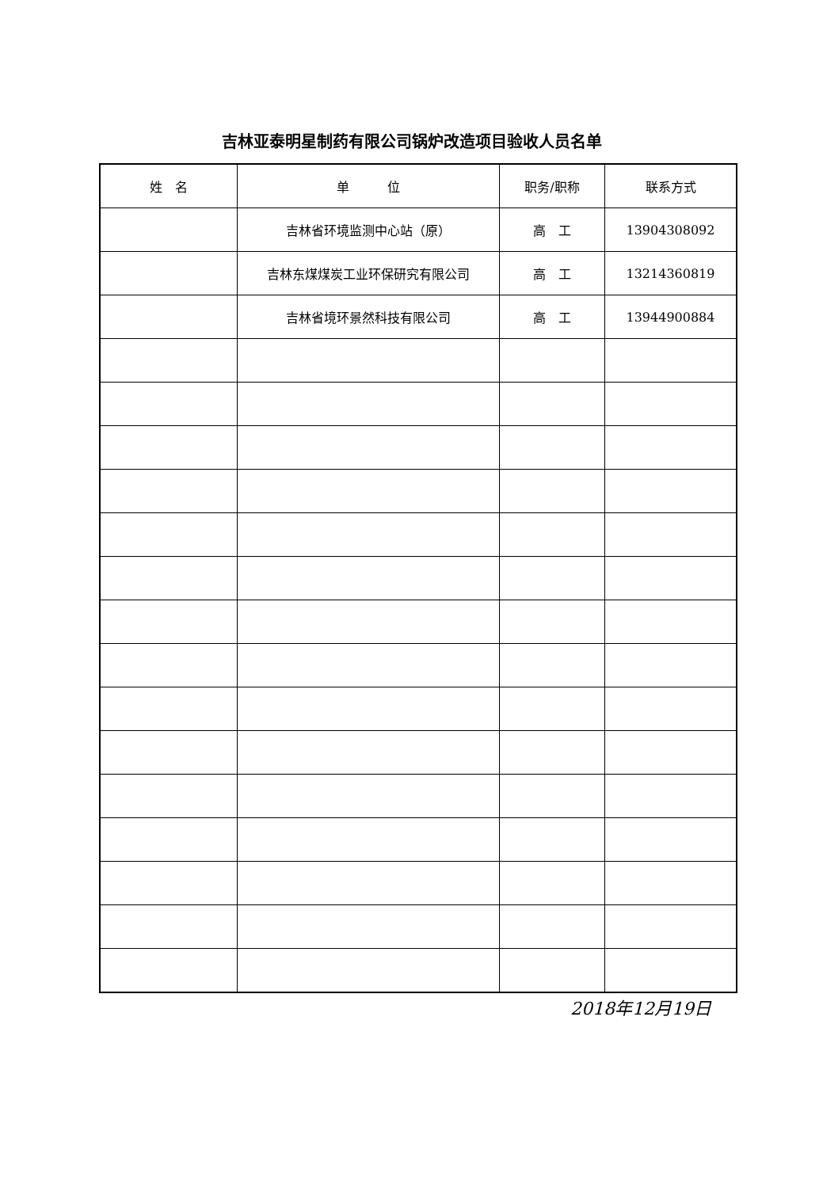吉林亚泰明星制药有限公司锅炉改造项目验收人员名单
| 姓 名 | 单 位 | 职务/职称 | 联系方式 |
| --- | --- | --- | --- |
| | 吉林省环境监测中心站（原） | 高 工 | 13904308092 |
| | 吉林东煤煤炭工业环保研究有限公司 | 高 工 | 13214360819 |
| | 吉林省境环景然科技有限公司 | 高 工 | 13944900884 |
2018年12月19日